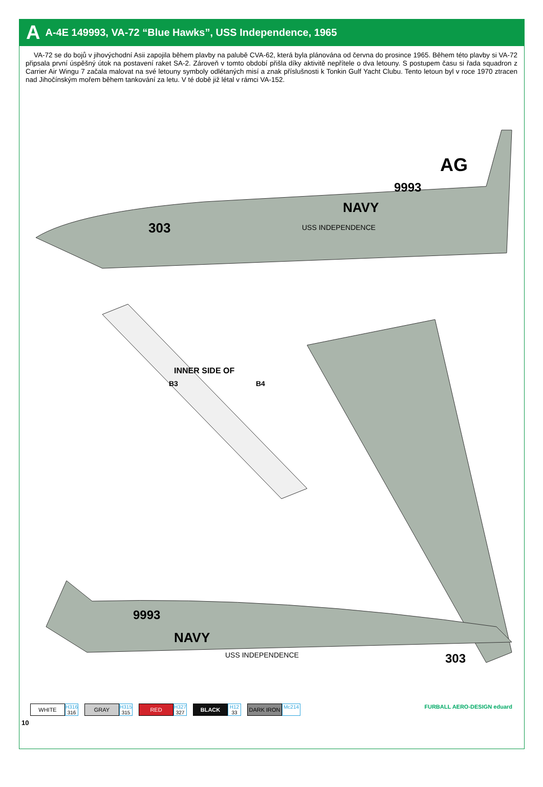A A-4E 149993, VA-72 “Blue Hawks”, USS Independence, 1965
VA-72 se do bojů v jihovýchodní Asii zapojila během plavby na palubě CVA-62, která byla plánována od června do prosince 1965. Během této plavby si VA-72 připsala první úspěšný útok na postavení raket SA-2. Zároveň v tomto období přišla díky aktivitě nepřítele o dva letouny. S postupem času si řada squadron z Carrier Air Wingu 7 začala malovat na své letouny symboly odlétaných misí a znak příslušnosti k Tonkin Gulf Yacht Clubu. Tento letoun byl v roce 1970 ztracen nad Jihočínským mořem během tankování za letu. V té době již létal v rámci VA-152.
303
NAVY
9993
AG
USS INDEPENDENCE
INNER SIDE OF
B3
B4
9993
NAVY
303
USS INDEPENDENCE
WHITE
H316
316
GRAY
H315
315
RED
H327
327
BLACK
H12
33
DARK IRON
Mc214
FURBALL AERO-DESIGN eduard
10